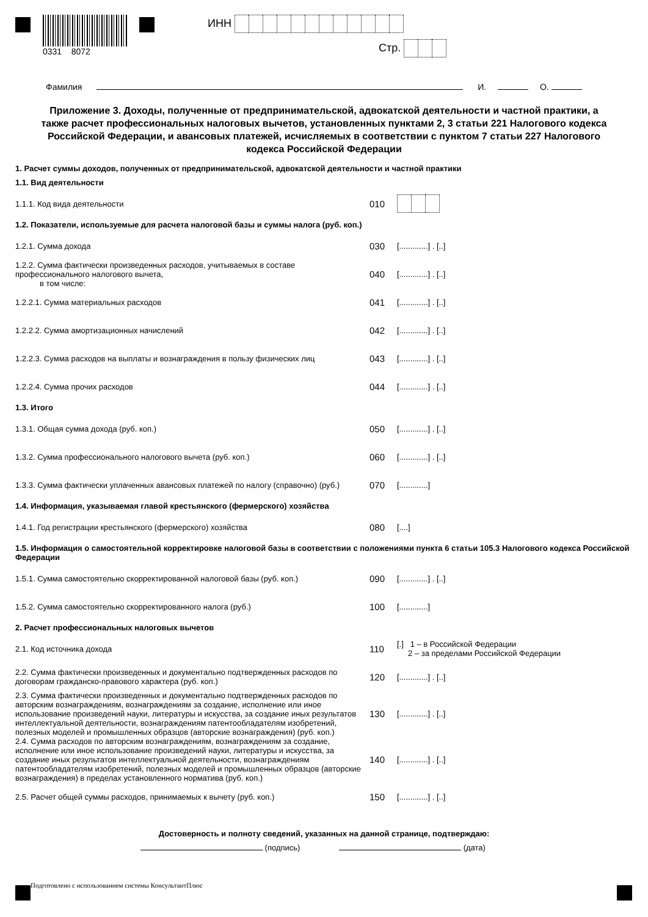0331 8072
ИНН
Стр.
Фамилия И. О.
Приложение 3. Доходы, полученные от предпринимательской, адвокатской деятельности и частной практики, а также расчет профессиональных налоговых вычетов, установленных пунктами 2, 3 статьи 221 Налогового кодекса Российской Федерации, и авансовых платежей, исчисляемых в соответствии с пунктом 7 статьи 227 Налогового кодекса Российской Федерации
1. Расчет суммы доходов, полученных от предпринимательской, адвокатской деятельности и частной практики
1.1. Вид деятельности
1.1.1. Код вида деятельности
010
1.2. Показатели, используемые для расчета налоговой базы и суммы налога (руб. коп.)
1.2.1. Сумма дохода
030
[.............] . [..]
1.2.2. Сумма фактически произведенных расходов, учитываемых в составе профессионального налогового вычета,
в том числе:
040
[.............] . [..]
1.2.2.1. Сумма материальных расходов
041
[.............] . [..]
1.2.2.2. Сумма амортизационных начислений
042
[.............] . [..]
1.2.2.3. Сумма расходов на выплаты и вознаграждения в пользу физических лиц
043
[.............] . [..]
1.2.2.4. Сумма прочих расходов
044
[.............] . [..]
1.3. Итого
1.3.1. Общая сумма дохода (руб. коп.)
050
[.............] . [..]
1.3.2. Сумма профессионального налогового вычета (руб. коп.)
060
[.............] . [..]
1.3.3. Сумма фактически уплаченных авансовых платежей по налогу (справочно) (руб.)
070
[.............]
1.4. Информация, указываемая главой крестьянского (фермерского) хозяйства
1.4.1. Год регистрации крестьянского (фермерского) хозяйства
080
[....]
1.5. Информация о самостоятельной корректировке налоговой базы в соответствии с положениями пункта 6 статьи 105.3 Налогового кодекса Российской Федерации
1.5.1. Сумма самостоятельно скорректированной налоговой базы (руб. коп.)
090
[.............] . [..]
1.5.2. Сумма самостоятельно скорректированного налога (руб.)
100
[.............]
2. Расчет профессиональных налоговых вычетов
2.1. Код источника дохода
110
[.] 1 – в Российской Федерации
2 – за пределами Российской Федерации
2.2. Сумма фактически произведенных и документально подтвержденных расходов по договорам гражданско-правового характера (руб. коп.)
120
[.............] . [..]
2.3. Сумма фактически произведенных и документально подтвержденных расходов по авторским вознаграждениям, вознаграждениям за создание, исполнение или иное использование произведений науки, литературы и искусства, за создание иных результатов интеллектуальной деятельности, вознаграждениям патентообладателям изобретений, полезных моделей и промышленных образцов (авторские вознаграждения) (руб. коп.)
130
[.............] . [..]
2.4. Сумма расходов по авторским вознаграждениям, вознаграждениям за создание, исполнение или иное использование произведений науки, литературы и искусства, за создание иных результатов интеллектуальной деятельности, вознаграждениям патентообладателям изобретений, полезных моделей и промышленных образцов (авторские вознаграждения) в пределах установленного норматива (руб. коп.)
140
[.............] . [..]
2.5. Расчет общей суммы расходов, принимаемых к вычету (руб. коп.)
150
[.............] . [..]
Достоверность и полноту сведений, указанных на данной странице, подтверждаю:
(подпись) (дата)
Подготовлено с использованием системы КонсультантПлюс